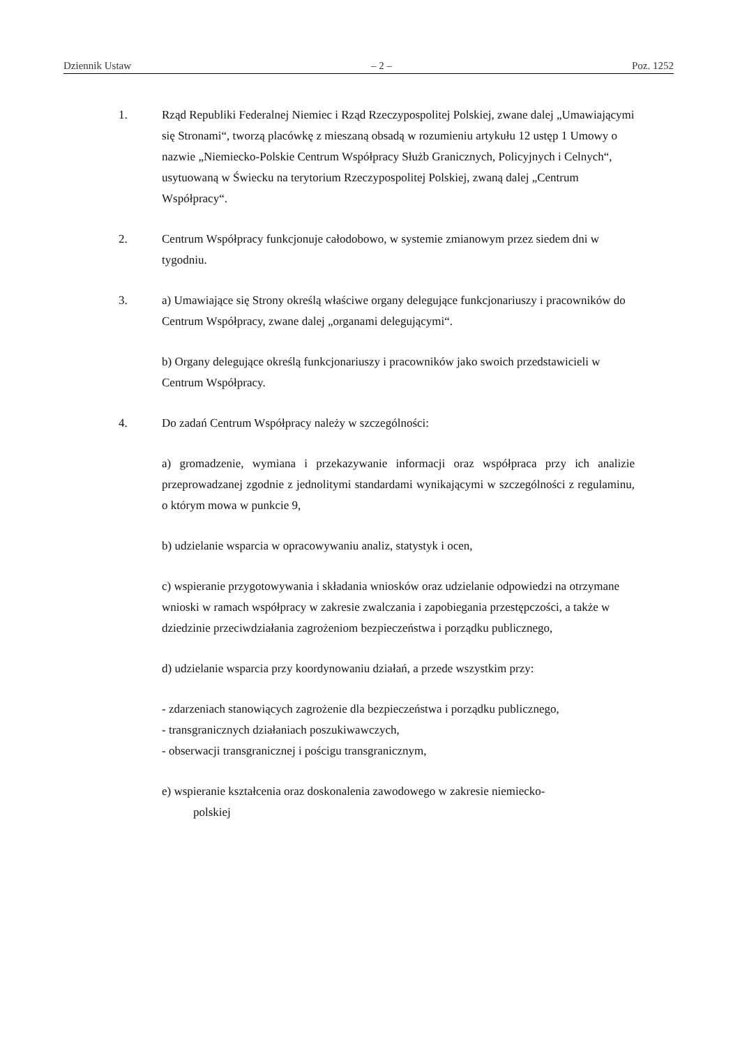Dziennik Ustaw – 2 – Poz. 1252
1. Rząd Republiki Federalnej Niemiec i Rząd Rzeczypospolitej Polskiej, zwane dalej „Umawiającymi się Stronami“, tworzą placówkę z mieszaną obsadą w rozumieniu artykułu 12 ustęp 1 Umowy o nazwie „Niemiecko-Polskie Centrum Współpracy Służb Granicznych, Policyjnych i Celnych“, usytuowaną w Świecku na terytorium Rzeczypospolitej Polskiej, zwaną dalej „Centrum Współpracy“.
2. Centrum Współpracy funkcjonuje całodobowo, w systemie zmianowym przez siedem dni w tygodniu.
3. a) Umawiające się Strony określą właściwe organy delegujące funkcjonariuszy i pracowników do Centrum Współpracy, zwane dalej „organami delegującymi“.
b) Organy delegujące określą funkcjonariuszy i pracowników jako swoich przedstawicieli w Centrum Współpracy.
4. Do zadań Centrum Współpracy należy w szczególności:
a) gromadzenie, wymiana i przekazywanie informacji oraz współpraca przy ich analizie przeprowadzanej zgodnie z jednolitymi standardami wynikającymi w szczególności z regulaminu, o którym mowa w punkcie 9,
b) udzielanie wsparcia w opracowywaniu analiz, statystyk i ocen,
c) wspieranie przygotowywania i składania wniosków oraz udzielanie odpowiedzi na otrzymane wnioski w ramach współpracy w zakresie zwalczania i zapobiegania przestępczości, a także w dziedzinie przeciwdziałania zagrożeniom bezpieczeństwa i porządku publicznego,
d) udzielanie wsparcia przy koordynowaniu działań, a przede wszystkim przy:
- zdarzeniach stanowiących zagrożenie dla bezpieczeństwa i porządku publicznego,
- transgranicznych działaniach poszukiwawczych,
- obserwacji transgranicznej i pościgu transgranicznym,
e) wspieranie kształcenia oraz doskonalenia zawodowego w zakresie niemiecko-
polskiej